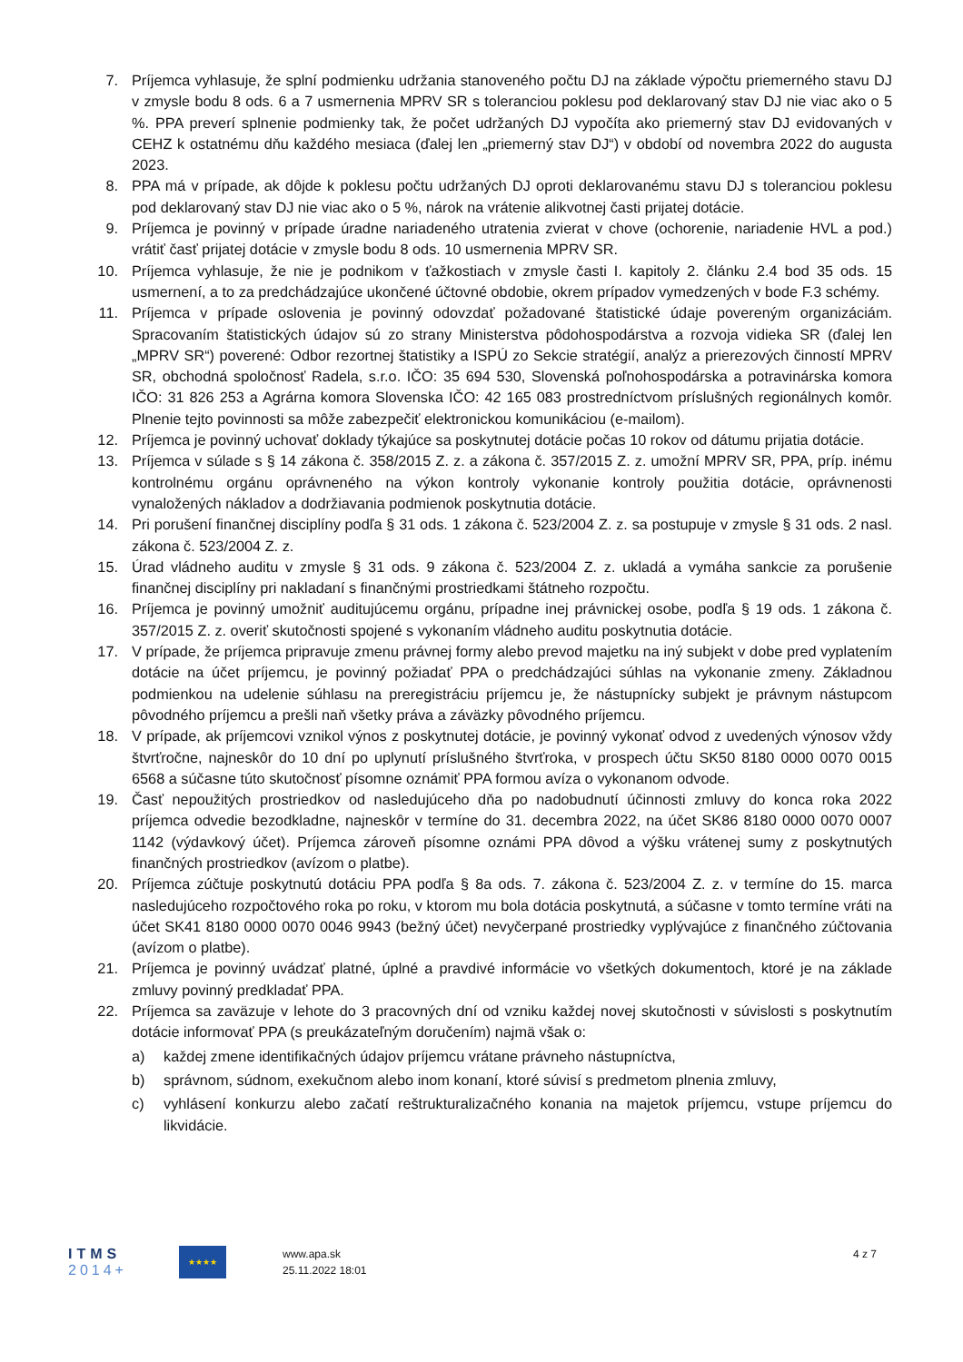7. Príjemca vyhlasuje, že splní podmienku udržania stanoveného počtu DJ na základe výpočtu priemerného stavu DJ v zmysle bodu 8 ods. 6 a 7 usmernenia MPRV SR s toleranciou poklesu pod deklarovaný stav DJ nie viac ako o 5 %. PPA preverí splnenie podmienky tak, že počet udržaných DJ vypočíta ako priemerný stav DJ evidovaných v CEHZ k ostatnému dňu každého mesiaca (ďalej len „priemerný stav DJ“) v období od novembra 2022 do augusta 2023.
8. PPA má v prípade, ak dôjde k poklesu počtu udržaných DJ oproti deklarovanému stavu DJ s toleranciou poklesu pod deklarovaný stav DJ nie viac ako o 5 %, nárok na vrátenie alikvotnej časti prijatej dotácie.
9. Príjemca je povinný v prípade úradne nariadeného utratenia zvierat v chove (ochorenie, nariadenie HVL a pod.) vrátiť časť prijatej dotácie v zmysle bodu 8 ods. 10 usmernenia MPRV SR.
10. Príjemca vyhlasuje, že nie je podnikom v ťažkostiach v zmysle časti I. kapitoly 2. článku 2.4 bod 35 ods. 15 usmernení, a to za predchádzajúce ukončené účtovné obdobie, okrem prípadov vymedzených v bode F.3 schémy.
11. Príjemca v prípade oslovenia je povinný odovzdať požadované štatistické údaje povereným organizáciám. Spracovaním štatistických údajov sú zo strany Ministerstva pôdohospodárstva a rozvoja vidieka SR (ďalej len „MPRV SR“) poverené: Odbor rezortnej štatistiky a ISPÚ zo Sekcie stratégií, analýz a prierezových činností MPRV SR, obchodná spoločnosť Radela, s.r.o. IČO: 35 694 530, Slovenská poľnohospodárska a potravinárska komora IČO: 31 826 253 a Agrárna komora Slovenska IČO: 42 165 083 prostredníctvom príslušných regionálnych komôr. Plnenie tejto povinnosti sa môže zabezpečiť elektronickou komunikáciou (e-mailom).
12. Príjemca je povinný uchovať doklady týkajúce sa poskytnutej dotácie počas 10 rokov od dátumu prijatia dotácie.
13. Príjemca v súlade s § 14 zákona č. 358/2015 Z. z. a zákona č. 357/2015 Z. z. umožní MPRV SR, PPA, príp. inému kontrolnému orgánu oprávneného na výkon kontroly vykonanie kontroly použitia dotácie, oprávnenosti vynaložených nákladov a dodržiavania podmienok poskytnutia dotácie.
14. Pri porušení finančnej disciplíny podľa § 31 ods. 1 zákona č. 523/2004 Z. z. sa postupuje v zmysle § 31 ods. 2 nasl. zákona č. 523/2004 Z. z.
15. Úrad vládneho auditu v zmysle § 31 ods. 9 zákona č. 523/2004 Z. z. ukladá a vymáha sankcie za porušenie finančnej disciplíny pri nakladaní s finančnými prostriedkami štátneho rozpočtu.
16. Príjemca je povinný umožniť auditujúcemu orgánu, prípadne inej právnickej osobe, podľa § 19 ods. 1 zákona č. 357/2015 Z. z. overiť skutočnosti spojené s vykonaním vládneho auditu poskytnutia dotácie.
17. V prípade, že príjemca pripravuje zmenu právnej formy alebo prevod majetku na iný subjekt v dobe pred vyplatením dotácie na účet príjemcu, je povinný požiadať PPA o predchádzajúci súhlas na vykonanie zmeny. Základnou podmienkou na udelenie súhlasu na preregistráciu príjemcu je, že nástupnícky subjekt je právnym nástupcom pôvodného príjemcu a prešli naň všetky práva a záväzky pôvodného príjemcu.
18. V prípade, ak príjemcovi vznikol výnos z poskytnutej dotácie, je povinný vykonať odvod z uvedených výnosov vždy štvrťročne, najneskôr do 10 dní po uplynutí príslušného štvrťroka, v prospech účtu SK50 8180 0000 0070 0015 6568 a súčasne túto skutočnosť písomne oznámiť PPA formou avíza o vykonanom odvode.
19. Časť nepoužitých prostriedkov od nasledujúceho dňa po nadobudnutí účinnosti zmluvy do konca roka 2022 príjemca odvedie bezodkladne, najneskôr v termíne do 31. decembra 2022, na účet SK86 8180 0000 0070 0007 1142 (výdavkový účet). Príjemca zároveň písomne oznámi PPA dôvod a výšku vrátenej sumy z poskytnutých finančných prostriedkov (avízom o platbe).
20. Príjemca zúčtuje poskytnutú dotáciu PPA podľa § 8a ods. 7. zákona č. 523/2004 Z. z. v termíne do 15. marca nasledujúceho rozpočtového roka po roku, v ktorom mu bola dotácia poskytnutá, a súčasne v tomto termíne vráti na účet SK41 8180 0000 0070 0046 9943 (bežný účet) nevyčerpané prostriedky vyplývajúce z finančného zúčtovania (avízom o platbe).
21. Príjemca je povinný uvádzať platné, úplné a pravdivé informácie vo všetkých dokumentoch, ktoré je na základe zmluvy povinný predkladať PPA.
22. Príjemca sa zaväzuje v lehote do 3 pracovných dní od vzniku každej novej skutočnosti v súvislosti s poskytnutím dotácie informovať PPA (s preukázateľným doručením) najmä však o:
a) každej zmene identifikačných údajov príjemcu vrátane právneho nástupníctva,
b) správnom, súdnom, exekučnom alebo inom konaní, ktoré súvisí s predmetom plnenia zmluvy,
c) vyhlásení konkurzu alebo začatí reštrukturalizačného konania na majetok príjemcu, vstupe príjemcu do likvidácie.
ITMS
2014+
★★★★
www.apa.sk
25.11.2022 18:01
4 z 7